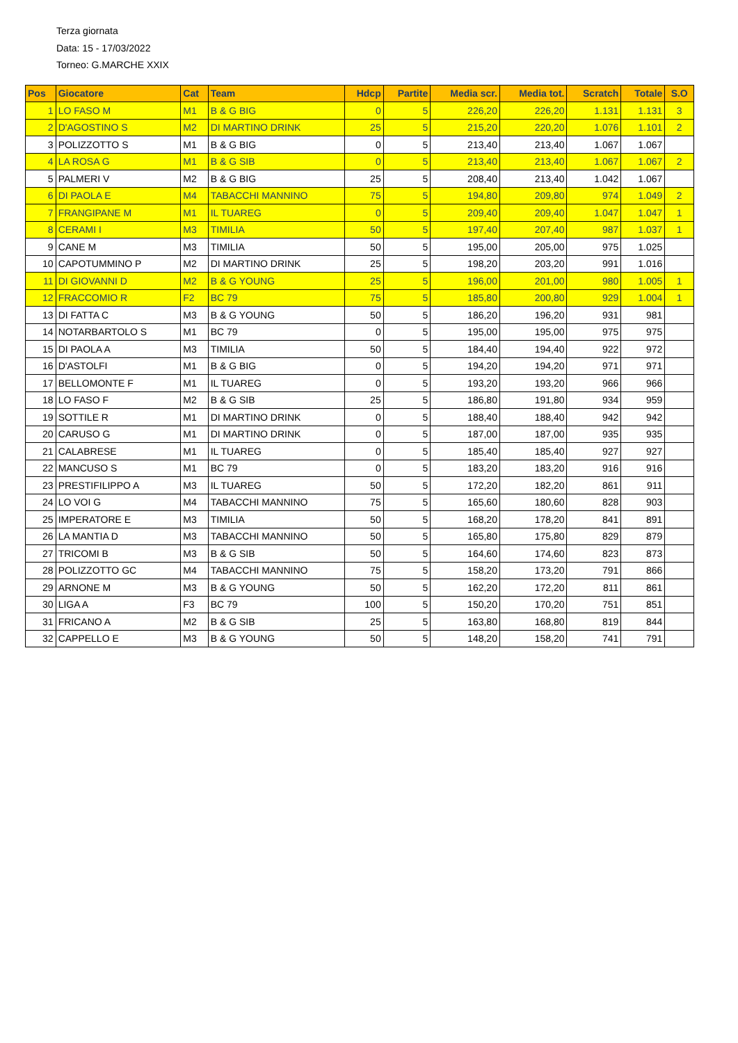Terza giornata
Data: 15 - 17/03/2022
Torneo: G.MARCHE XXIX
| Pos | Giocatore | Cat | Team | Hdcp | Partite | Media scr. | Media tot. | Scratch | Totale | S.O |
| --- | --- | --- | --- | --- | --- | --- | --- | --- | --- | --- |
| 1 | LO FASO M | M1 | B & G BIG | 0 | 5 | 226,20 | 226,20 | 1.131 | 1.131 | 3 |
| 2 | D'AGOSTINO S | M2 | DI MARTINO DRINK | 25 | 5 | 215,20 | 220,20 | 1.076 | 1.101 | 2 |
| 3 | POLIZZOTTO S | M1 | B & G BIG | 0 | 5 | 213,40 | 213,40 | 1.067 | 1.067 | |
| 4 | LA ROSA G | M1 | B & G SIB | 0 | 5 | 213,40 | 213,40 | 1.067 | 1.067 | 2 |
| 5 | PALMERI V | M2 | B & G BIG | 25 | 5 | 208,40 | 213,40 | 1.042 | 1.067 | |
| 6 | DI PAOLA E | M4 | TABACCHI MANNINO | 75 | 5 | 194,80 | 209,80 | 974 | 1.049 | 2 |
| 7 | FRANGIPANE M | M1 | IL TUAREG | 0 | 5 | 209,40 | 209,40 | 1.047 | 1.047 | 1 |
| 8 | CERAMI I | M3 | TIMILIA | 50 | 5 | 197,40 | 207,40 | 987 | 1.037 | 1 |
| 9 | CANE M | M3 | TIMILIA | 50 | 5 | 195,00 | 205,00 | 975 | 1.025 | |
| 10 | CAPOTUMMINO P | M2 | DI MARTINO DRINK | 25 | 5 | 198,20 | 203,20 | 991 | 1.016 | |
| 11 | DI GIOVANNI D | M2 | B & G YOUNG | 25 | 5 | 196,00 | 201,00 | 980 | 1.005 | 1 |
| 12 | FRACCOMIO R | F2 | BC 79 | 75 | 5 | 185,80 | 200,80 | 929 | 1.004 | 1 |
| 13 | DI FATTA C | M3 | B & G YOUNG | 50 | 5 | 186,20 | 196,20 | 931 | 981 | |
| 14 | NOTARBARTOLO S | M1 | BC 79 | 0 | 5 | 195,00 | 195,00 | 975 | 975 | |
| 15 | DI PAOLA A | M3 | TIMILIA | 50 | 5 | 184,40 | 194,40 | 922 | 972 | |
| 16 | D'ASTOLFI | M1 | B & G BIG | 0 | 5 | 194,20 | 194,20 | 971 | 971 | |
| 17 | BELLOMONTE F | M1 | IL TUAREG | 0 | 5 | 193,20 | 193,20 | 966 | 966 | |
| 18 | LO FASO F | M2 | B & G SIB | 25 | 5 | 186,80 | 191,80 | 934 | 959 | |
| 19 | SOTTILE R | M1 | DI MARTINO DRINK | 0 | 5 | 188,40 | 188,40 | 942 | 942 | |
| 20 | CARUSO G | M1 | DI MARTINO DRINK | 0 | 5 | 187,00 | 187,00 | 935 | 935 | |
| 21 | CALABRESE | M1 | IL TUAREG | 0 | 5 | 185,40 | 185,40 | 927 | 927 | |
| 22 | MANCUSO S | M1 | BC 79 | 0 | 5 | 183,20 | 183,20 | 916 | 916 | |
| 23 | PRESTIFILIPPO A | M3 | IL TUAREG | 50 | 5 | 172,20 | 182,20 | 861 | 911 | |
| 24 | LO VOI G | M4 | TABACCHI MANNINO | 75 | 5 | 165,60 | 180,60 | 828 | 903 | |
| 25 | IMPERATORE E | M3 | TIMILIA | 50 | 5 | 168,20 | 178,20 | 841 | 891 | |
| 26 | LA MANTIA D | M3 | TABACCHI MANNINO | 50 | 5 | 165,80 | 175,80 | 829 | 879 | |
| 27 | TRICOMI B | M3 | B & G SIB | 50 | 5 | 164,60 | 174,60 | 823 | 873 | |
| 28 | POLIZZOTTO GC | M4 | TABACCHI MANNINO | 75 | 5 | 158,20 | 173,20 | 791 | 866 | |
| 29 | ARNONE M | M3 | B & G YOUNG | 50 | 5 | 162,20 | 172,20 | 811 | 861 | |
| 30 | LIGA A | F3 | BC 79 | 100 | 5 | 150,20 | 170,20 | 751 | 851 | |
| 31 | FRICANO A | M2 | B & G SIB | 25 | 5 | 163,80 | 168,80 | 819 | 844 | |
| 32 | CAPPELLO E | M3 | B & G YOUNG | 50 | 5 | 148,20 | 158,20 | 741 | 791 | |